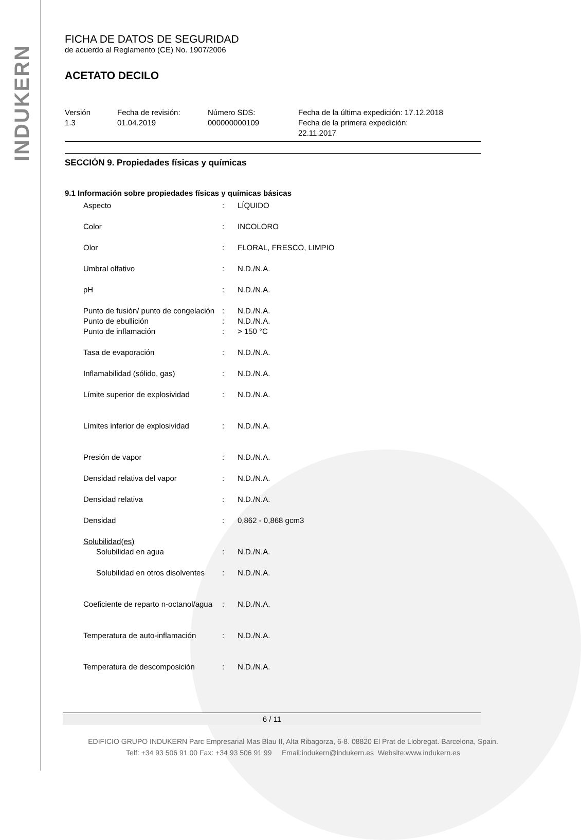INDUKERN
FICHA DE DATOS DE SEGURIDAD
de acuerdo al Reglamento (CE) No. 1907/2006
ACETATO DECILO
Versión
1.3
Fecha de revisión:
01.04.2019
Número SDS:
000000000109
Fecha de la última expedición: 17.12.2018
Fecha de la primera expedición:
22.11.2017
SECCIÓN 9. Propiedades físicas y químicas
9.1 Información sobre propiedades físicas y químicas básicas
| Aspecto | : | LÍQUIDO |
| Color | : | INCOLORO |
| Olor | : | FLORAL, FRESCO, LIMPIO |
| Umbral olfativo | : | N.D./N.A. |
| pH | : | N.D./N.A. |
| Punto de fusión/ punto de congelación | : | N.D./N.A. |
| Punto de ebullición | : | N.D./N.A. |
| Punto de inflamación | : | > 150 °C |
| Tasa de evaporación | : | N.D./N.A. |
| Inflamabilidad (sólido, gas) | : | N.D./N.A. |
| Límite superior de explosividad | : | N.D./N.A. |
| Límites inferior de explosividad | : | N.D./N.A. |
| Presión de vapor | : | N.D./N.A. |
| Densidad relativa del vapor | : | N.D./N.A. |
| Densidad relativa | : | N.D./N.A. |
| Densidad | : | 0,862 - 0,868 gcm3 |
| Solubilidad(es) | | |
| Solubilidad en agua | : | N.D./N.A. |
| Solubilidad en otros disolventes | : | N.D./N.A. |
| Coeficiente de reparto n-octanol/agua | : | N.D./N.A. |
| Temperatura de auto-inflamación | : | N.D./N.A. |
| Temperatura de descomposición | : | N.D./N.A. |
6 / 11
EDIFICIO GRUPO INDUKERN Parc Empresarial Mas Blau II, Alta Ribagorza, 6-8. 08820 El Prat de Llobregat. Barcelona, Spain.
Telf: +34 93 506 91 00 Fax: +34 93 506 91 99 Email:indukern@indukern.es Website:www.indukern.es